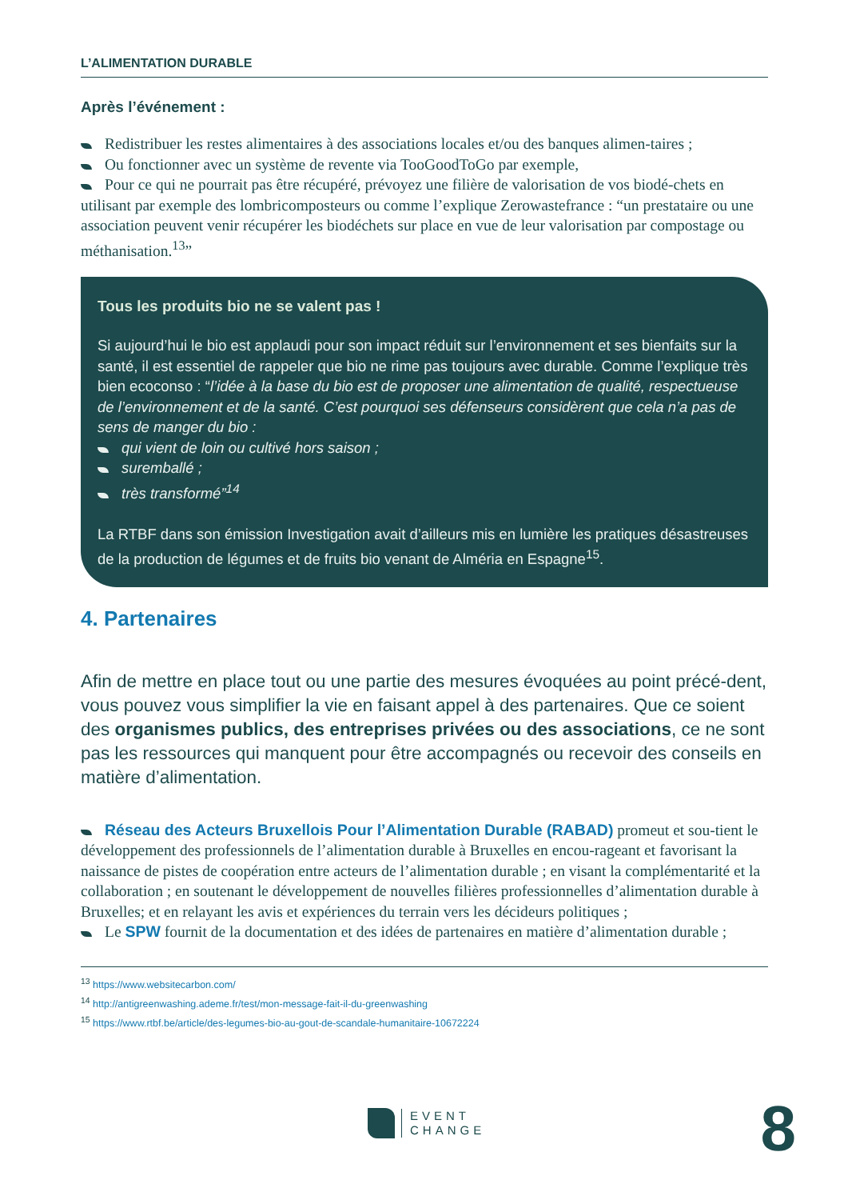L’ALIMENTATION DURABLE
Après l’événement :
Redistribuer les restes alimentaires à des associations locales et/ou des banques alimen-taires ;
Ou fonctionner avec un système de revente via TooGoodToGo par exemple,
Pour ce qui ne pourrait pas être récupéré, prévoyez une filière de valorisation de vos biodé-chets en utilisant par exemple des lombricomposteurs ou comme l’explique Zerowastefrance : “un prestataire ou une association peuvent venir récupérer les biodéchets sur place en vue de leur valorisation par compostage ou méthanisation.<sup>13</sup>”
Tous les produits bio ne se valent pas !
Si aujourd’hui le bio est applaudi pour son impact réduit sur l’environnement et ses bienfaits sur la santé, il est essentiel de rappeler que bio ne rime pas toujours avec durable. Comme l’explique très bien ecoconso : “l’idée à la base du bio est de proposer une alimentation de qualité, respectueuse de l’environnement et de la santé. C’est pourquoi ses défenseurs considèrent que cela n’a pas de sens de manger du bio :
qui vient de loin ou cultivé hors saison ;
suremballé ;
très transformé”<sup>14</sup>
La RTBF dans son émission Investigation avait d’ailleurs mis en lumière les pratiques désastreuses de la production de légumes et de fruits bio venant de Alméria en Espagne<sup>15</sup>.
4. Partenaires
Afin de mettre en place tout ou une partie des mesures évoquées au point précé-dent, vous pouvez vous simplifier la vie en faisant appel à des partenaires. Que ce soient des organismes publics, des entreprises privées ou des associations, ce ne sont pas les ressources qui manquent pour être accompagnés ou recevoir des conseils en matière d’alimentation.
Réseau des Acteurs Bruxellois Pour l’Alimentation Durable (RABAD) promeut et sou-tient le développement des professionnels de l’alimentation durable à Bruxelles en encou-rageant et favorisant la naissance de pistes de coopération entre acteurs de l’alimentation durable ; en visant la complémentarité et la collaboration ; en soutenant le développement de nouvelles filières professionnelles d’alimentation durable à Bruxelles; et en relayant les avis et expériences du terrain vers les décideurs politiques ;
Le SPW fournit de la documentation et des idées de partenaires en matière d’alimentation durable ;
<sup>13</sup> https://www.websitecarbon.com/
<sup>14</sup> http://antigreenwashing.ademe.fr/test/mon-message-fait-il-du-greenwashing
<sup>15</sup> https://www.rtbf.be/article/des-legumes-bio-au-gout-de-scandale-humanitaire-10672224
EVENT
CHANGE
8